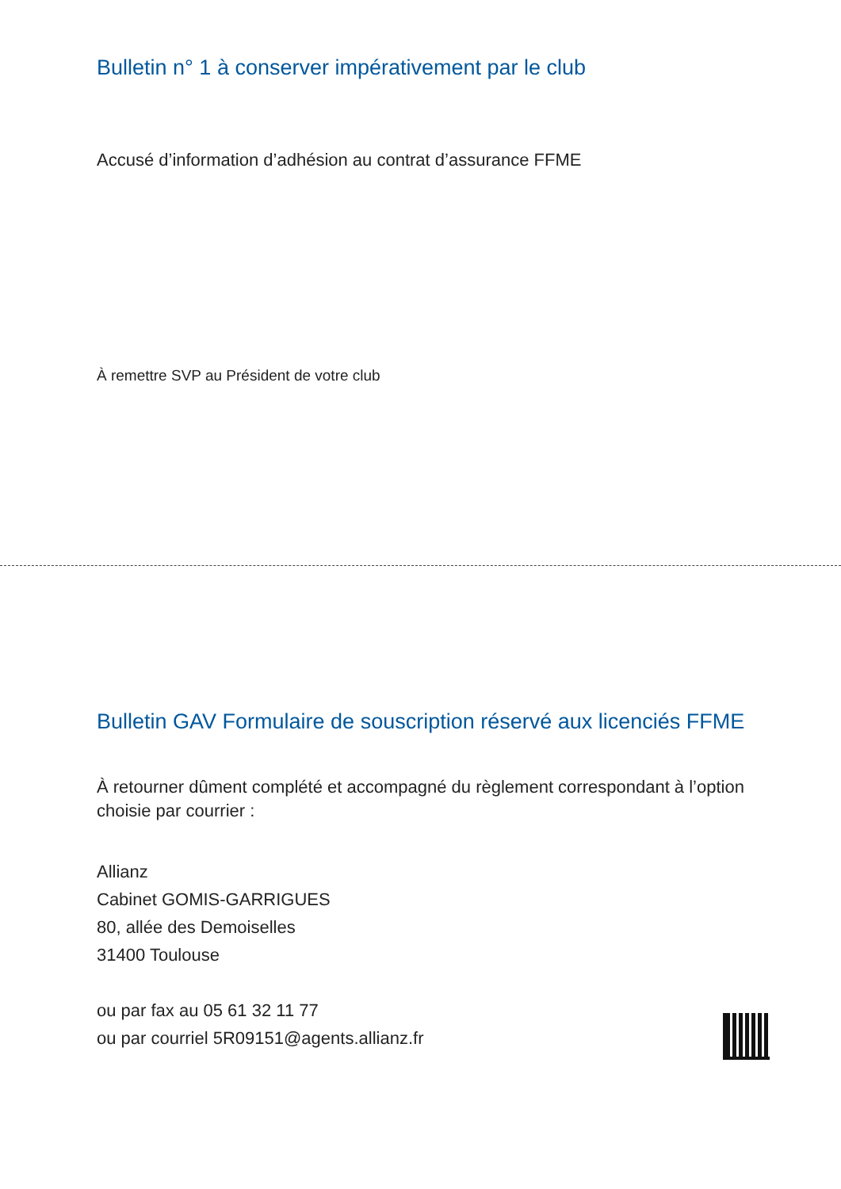Bulletin n° 1 à conserver impérativement par le club
Accusé d’information d’adhésion au contrat d’assurance FFME
À remettre SVP au Président de votre club
Bulletin GAV Formulaire de souscription réservé aux licenciés FFME
À retourner dûment complété et accompagné du règlement correspondant à l’option choisie par courrier :
Allianz
Cabinet GOMIS-GARRIGUES
80, allée des Demoiselles
31400 Toulouse
ou par fax au 05 61 32 11 77
ou par courriel 5R09151@agents.allianz.fr